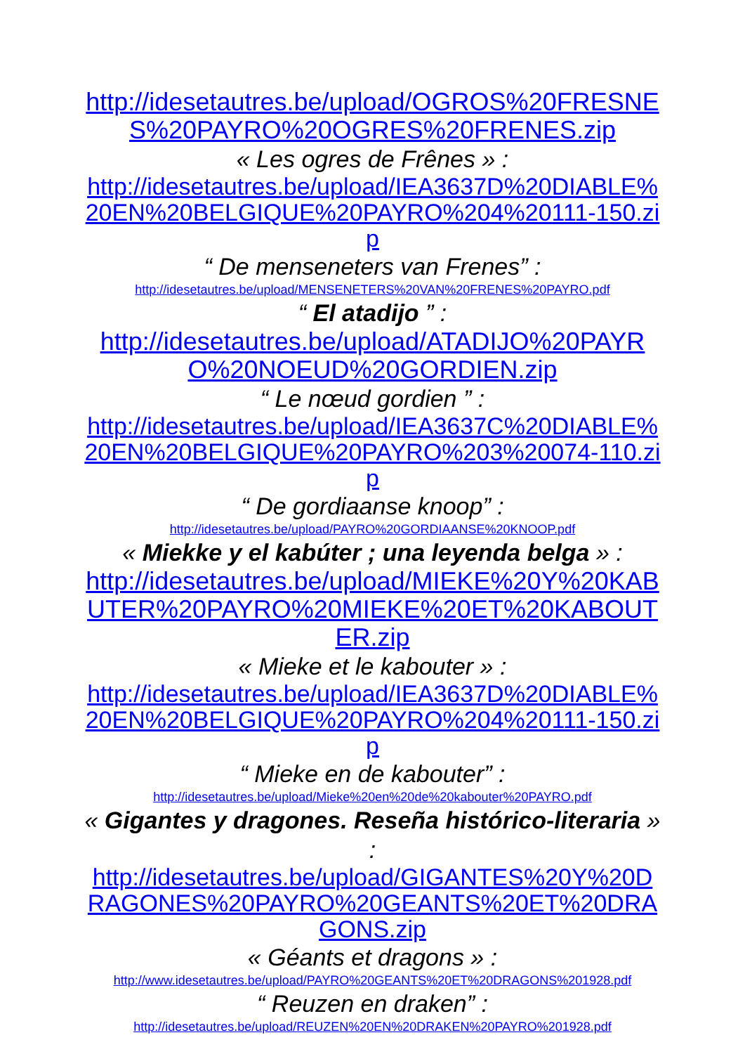http://idesetautres.be/upload/OGROS%20FRESNES%20PAYRO%20OGRES%20FRENES.zip
« Les ogres de Frênes » :
http://idesetautres.be/upload/IEA3637D%20DIABLE%20EN%20BELGIQUE%20PAYRO%204%20111-150.zip
“ De menseneters van Frenes” :
http://idesetautres.be/upload/MENSENETERS%20VAN%20FRENES%20PAYRO.pdf
“ El atadijo ” :
http://idesetautres.be/upload/ATADIJO%20PAYRO%20NOEUD%20GORDIEN.zip
“ Le nœud gordien ” :
http://idesetautres.be/upload/IEA3637C%20DIABLE%20EN%20BELGIQUE%20PAYRO%203%20074-110.zip
“ De gordiaanse knoop” :
http://idesetautres.be/upload/PAYRO%20GORDIAANSE%20KNOOP.pdf
« Miekke y el kabúter ; una leyenda belga » :
http://idesetautres.be/upload/MIEKE%20Y%20KABUTER%20PAYRO%20MIEKE%20ET%20KABOUTER.zip
« Mieke et le kabouter » :
http://idesetautres.be/upload/IEA3637D%20DIABLE%20EN%20BELGIQUE%20PAYRO%204%20111-150.zip
“ Mieke en de kabouter” :
http://idesetautres.be/upload/Mieke%20en%20de%20kabouter%20PAYRO.pdf
« Gigantes y dragones. Reseña histórico-literaria » :
http://idesetautres.be/upload/GIGANTES%20Y%20DRAGONES%20PAYRO%20GEANTS%20ET%20DRAGONS.zip
« Géants et dragons » :
http://www.idesetautres.be/upload/PAYRO%20GEANTS%20ET%20DRAGONS%201928.pdf
“ Reuzen en draken” :
http://idesetautres.be/upload/REUZEN%20EN%20DRAKEN%20PAYRO%201928.pdf